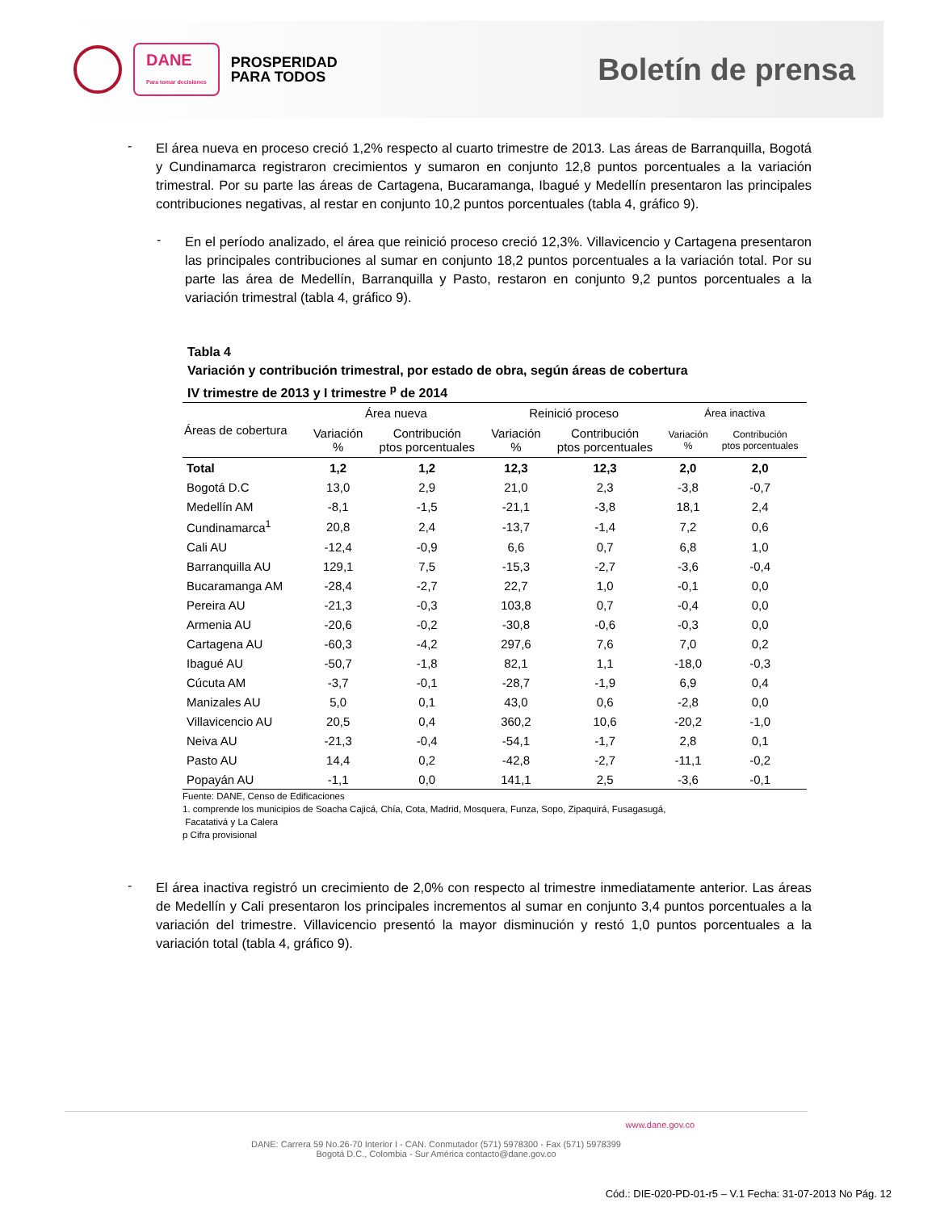DANE
Para tomar decisiones
PROSPERIDAD
PARA TODOS
Boletín de prensa
-
El área nueva en proceso creció 1,2% respecto al cuarto trimestre de 2013. Las áreas de Barranquilla, Bogotá y Cundinamarca registraron crecimientos y sumaron en conjunto 12,8 puntos porcentuales a la variación trimestral. Por su parte las áreas de Cartagena, Bucaramanga, Ibagué y Medellín presentaron las principales contribuciones negativas, al restar en conjunto 10,2 puntos porcentuales (tabla 4, gráfico 9).
-
En el período analizado, el área que reinició proceso creció 12,3%. Villavicencio y Cartagena presentaron las principales contribuciones al sumar en conjunto 18,2 puntos porcentuales a la variación total. Por su parte las área de Medellín, Barranquilla y Pasto, restaron en conjunto 9,2 puntos porcentuales a la variación trimestral (tabla 4, gráfico 9).
Tabla 4
Variación y contribución trimestral, por estado de obra, según áreas de cobertura
IV trimestre de 2013 y I trimestre <sup>p</sup> de 2014
| Áreas de cobertura | Área nueva | | Reinició proceso | | Área inactiva | |
| --- | --- | --- | --- | --- | --- | --- |
| | Variación % | Contribución ptos porcentuales | Variación % | Contribución ptos porcentuales | Variación % | Contribución ptos porcentuales |
| Total | 1,2 | 1,2 | 12,3 | 12,3 | 2,0 | 2,0 |
| Bogotá D.C | 13,0 | 2,9 | 21,0 | 2,3 | -3,8 | -0,7 |
| Medellín AM | -8,1 | -1,5 | -21,1 | -3,8 | 18,1 | 2,4 |
| Cundinamarca<sup>1</sup> | 20,8 | 2,4 | -13,7 | -1,4 | 7,2 | 0,6 |
| Cali AU | -12,4 | -0,9 | 6,6 | 0,7 | 6,8 | 1,0 |
| Barranquilla AU | 129,1 | 7,5 | -15,3 | -2,7 | -3,6 | -0,4 |
| Bucaramanga AM | -28,4 | -2,7 | 22,7 | 1,0 | -0,1 | 0,0 |
| Pereira AU | -21,3 | -0,3 | 103,8 | 0,7 | -0,4 | 0,0 |
| Armenia AU | -20,6 | -0,2 | -30,8 | -0,6 | -0,3 | 0,0 |
| Cartagena AU | -60,3 | -4,2 | 297,6 | 7,6 | 7,0 | 0,2 |
| Ibagué AU | -50,7 | -1,8 | 82,1 | 1,1 | -18,0 | -0,3 |
| Cúcuta AM | -3,7 | -0,1 | -28,7 | -1,9 | 6,9 | 0,4 |
| Manizales AU | 5,0 | 0,1 | 43,0 | 0,6 | -2,8 | 0,0 |
| Villavicencio AU | 20,5 | 0,4 | 360,2 | 10,6 | -20,2 | -1,0 |
| Neiva AU | -21,3 | -0,4 | -54,1 | -1,7 | 2,8 | 0,1 |
| Pasto AU | 14,4 | 0,2 | -42,8 | -2,7 | -11,1 | -0,2 |
| Popayán AU | -1,1 | 0,0 | 141,1 | 2,5 | -3,6 | -0,1 |
Fuente: DANE, Censo de Edificaciones
1. comprende los municipios de Soacha Cajicá, Chía, Cota, Madrid, Mosquera, Funza, Sopo, Zipaquirá, Fusagasugá,
Facatativá y La Calera
p Cifra provisional
-
El área inactiva registró un crecimiento de 2,0% con respecto al trimestre inmediatamente anterior. Las áreas de Medellín y Cali presentaron los principales incrementos al sumar en conjunto 3,4 puntos porcentuales a la variación del trimestre. Villavicencio presentó la mayor disminución y restó 1,0 puntos porcentuales a la variación total (tabla 4, gráfico 9).
www.dane.gov.co
DANE: Carrera 59 No.26-70 Interior I - CAN. Conmutador (571) 5978300 - Fax (571) 5978399
Bogotá D.C., Colombia - Sur América contacto@dane.gov.co
Cód.: DIE-020-PD-01-r5 – V.1 Fecha: 31-07-2013 No Pág. 12